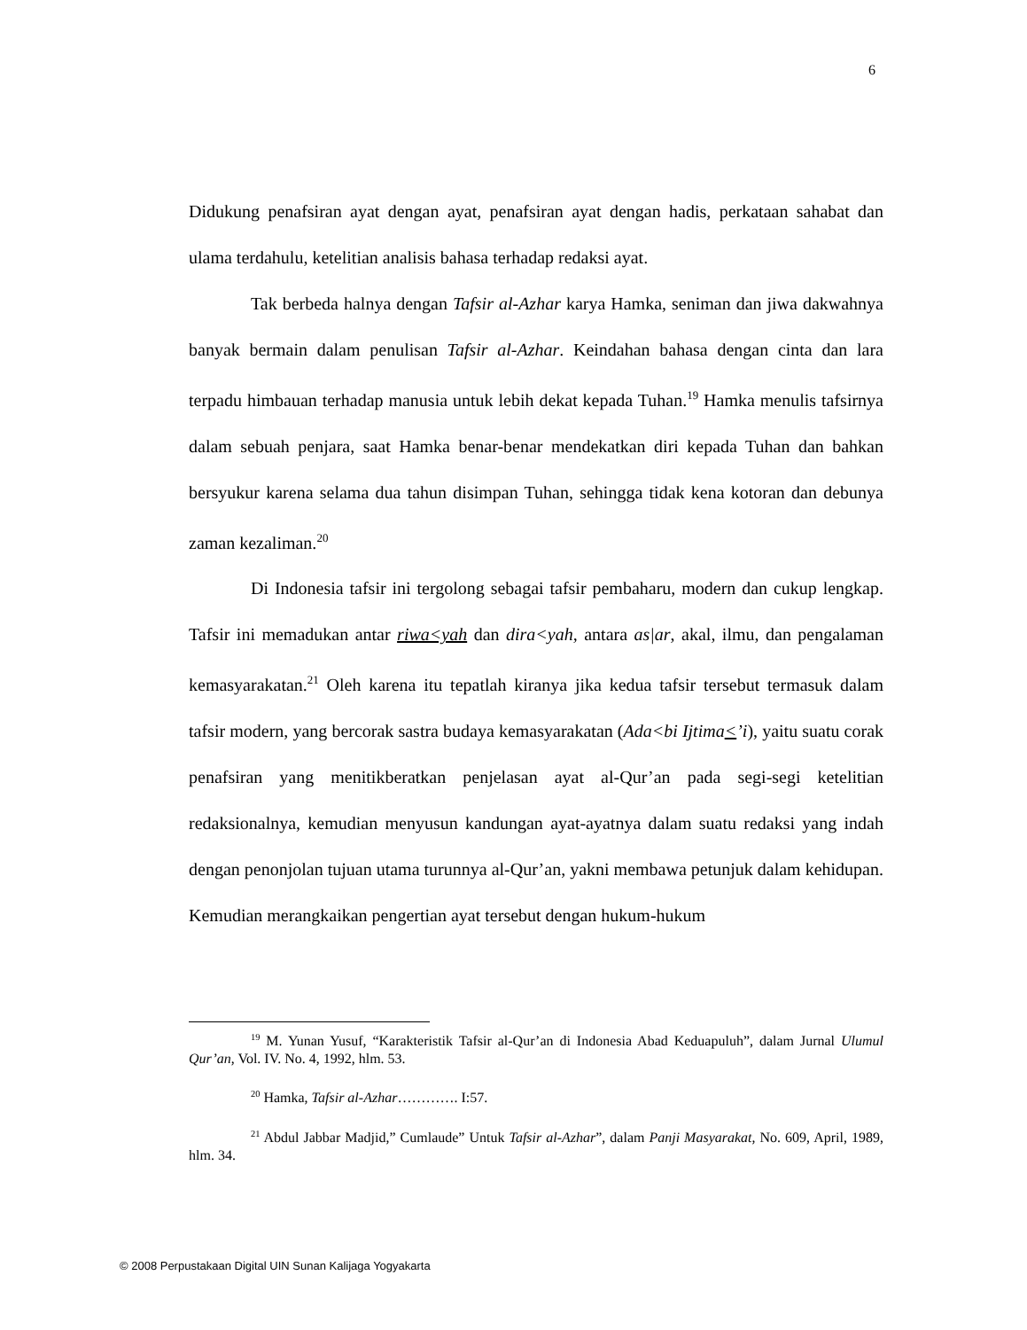6
Didukung penafsiran ayat dengan ayat, penafsiran ayat dengan hadis, perkataan sahabat dan ulama terdahulu, ketelitian analisis bahasa terhadap redaksi ayat.
Tak berbeda halnya dengan Tafsir al-Azhar karya Hamka, seniman dan jiwa dakwahnya banyak bermain dalam penulisan Tafsir al-Azhar. Keindahan bahasa dengan cinta dan lara terpadu himbauan terhadap manusia untuk lebih dekat kepada Tuhan.<sup>19</sup> Hamka menulis tafsirnya dalam sebuah penjara, saat Hamka benar-benar mendekatkan diri kepada Tuhan dan bahkan bersyukur karena selama dua tahun disimpan Tuhan, sehingga tidak kena kotoran dan debunya zaman kezaliman.<sup>20</sup>
Di Indonesia tafsir ini tergolong sebagai tafsir pembaharu, modern dan cukup lengkap. Tafsir ini memadukan antar riwa<yah dan dira<yah, antara as|ar, akal, ilmu, dan pengalaman kemasyarakatan.<sup>21</sup> Oleh karena itu tepatlah kiranya jika kedua tafsir tersebut termasuk dalam tafsir modern, yang bercorak sastra budaya kemasyarakatan (Ada<bi Ijtima<’i), yaitu suatu corak penafsiran yang menitikberatkan penjelasan ayat al-Qur’an pada segi-segi ketelitian redaksionalnya, kemudian menyusun kandungan ayat-ayatnya dalam suatu redaksi yang indah dengan penonjolan tujuan utama turunnya al-Qur’an, yakni membawa petunjuk dalam kehidupan. Kemudian merangkaikan pengertian ayat tersebut dengan hukum-hukum
<sup>19</sup> M. Yunan Yusuf, “Karakteristik Tafsir al-Qur’an di Indonesia Abad Keduapuluh”, dalam Jurnal Ulumul Qur’an, Vol. IV. No. 4, 1992, hlm. 53.
<sup>20</sup> Hamka, Tafsir al-Azhar…………. I:57.
<sup>21</sup> Abdul Jabbar Madjid,” Cumlaude” Untuk Tafsir al-Azhar”, dalam Panji Masyarakat, No. 609, April, 1989, hlm. 34.
© 2008 Perpustakaan Digital UIN Sunan Kalijaga Yogyakarta